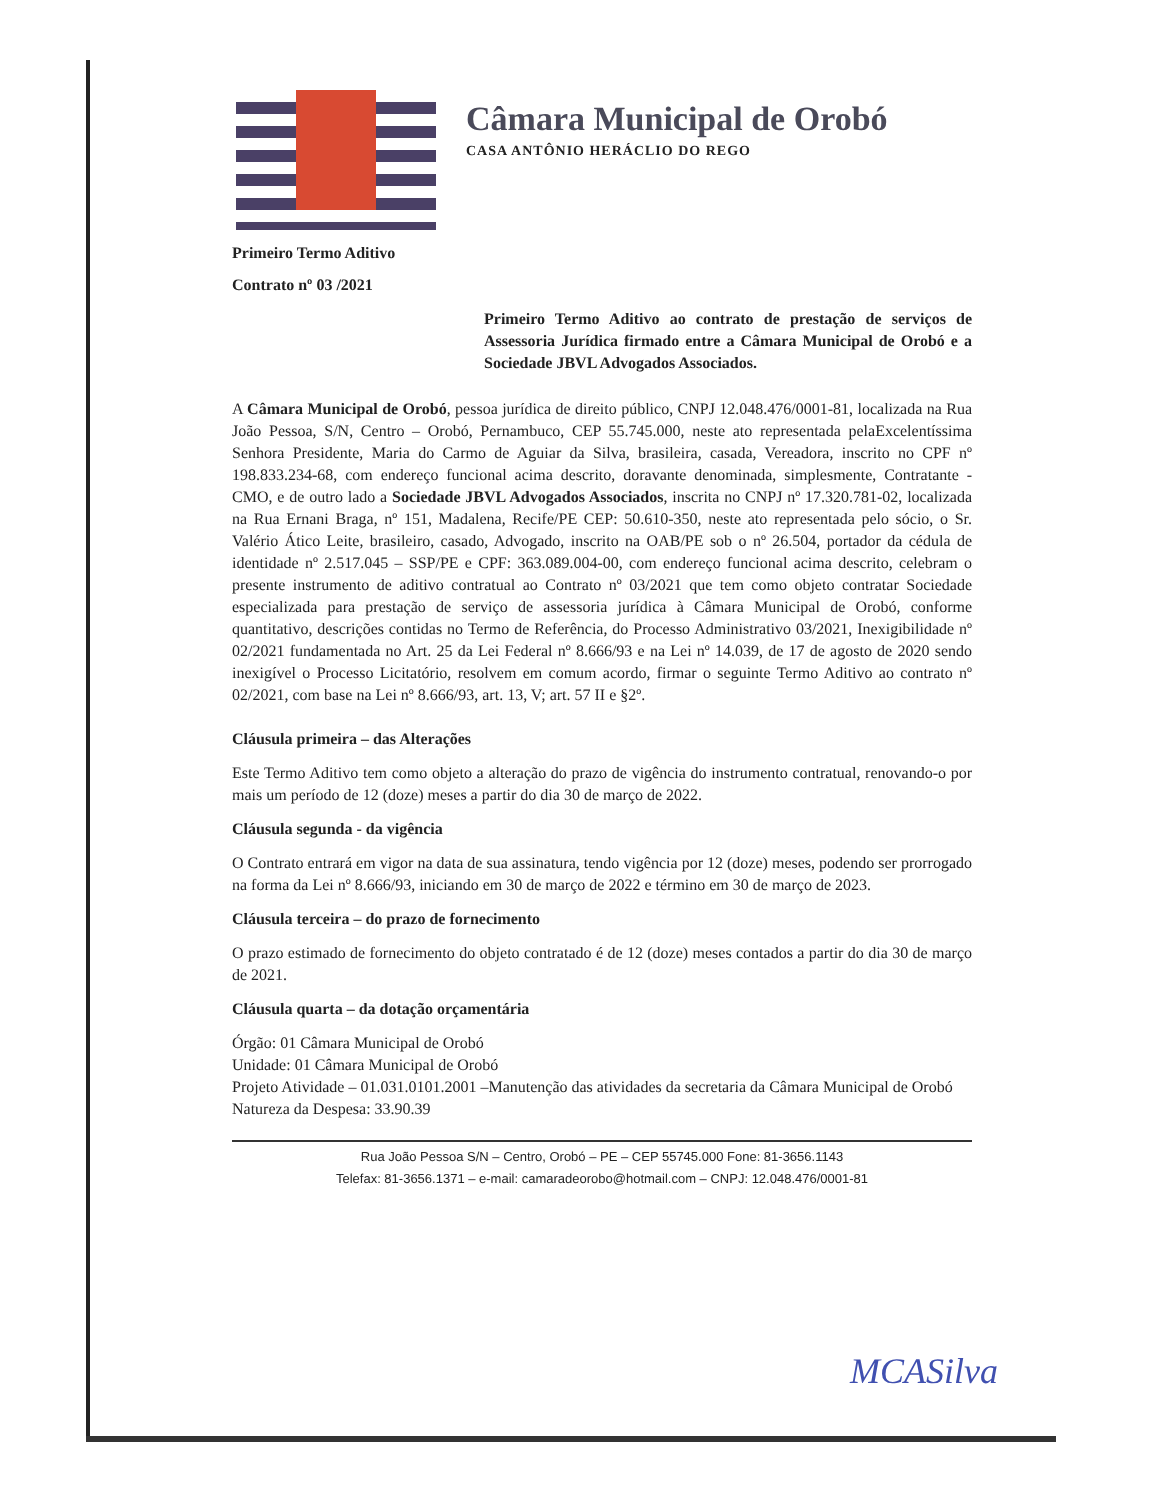Câmara Municipal de Orobó
CASA ANTÔNIO HERÁCLIO DO REGO
Primeiro Termo Aditivo
Contrato nº 03 /2021
Primeiro Termo Aditivo ao contrato de prestação de serviços de Assessoria Jurídica firmado entre a Câmara Municipal de Orobó e a Sociedade JBVL Advogados Associados.
A Câmara Municipal de Orobó, pessoa jurídica de direito público, CNPJ 12.048.476/0001-81, localizada na Rua João Pessoa, S/N, Centro – Orobó, Pernambuco, CEP 55.745.000, neste ato representada pelaExcelentíssima Senhora Presidente, Maria do Carmo de Aguiar da Silva, brasileira, casada, Vereadora, inscrito no CPF nº 198.833.234-68, com endereço funcional acima descrito, doravante denominada, simplesmente, Contratante - CMO, e de outro lado a Sociedade JBVL Advogados Associados, inscrita no CNPJ nº 17.320.781-02, localizada na Rua Ernani Braga, nº 151, Madalena, Recife/PE CEP: 50.610-350, neste ato representada pelo sócio, o Sr. Valério Ático Leite, brasileiro, casado, Advogado, inscrito na OAB/PE sob o nº 26.504, portador da cédula de identidade nº 2.517.045 – SSP/PE e CPF: 363.089.004-00, com endereço funcional acima descrito, celebram o presente instrumento de aditivo contratual ao Contrato nº 03/2021 que tem como objeto contratar Sociedade especializada para prestação de serviço de assessoria jurídica à Câmara Municipal de Orobó, conforme quantitativo, descrições contidas no Termo de Referência, do Processo Administrativo 03/2021, Inexigibilidade nº 02/2021 fundamentada no Art. 25 da Lei Federal nº 8.666/93 e na Lei nº 14.039, de 17 de agosto de 2020 sendo inexigível o Processo Licitatório, resolvem em comum acordo, firmar o seguinte Termo Aditivo ao contrato nº 02/2021, com base na Lei nº 8.666/93, art. 13, V; art. 57 II e §2º.
Cláusula primeira – das Alterações
Este Termo Aditivo tem como objeto a alteração do prazo de vigência do instrumento contratual, renovando-o por mais um período de 12 (doze) meses a partir do dia 30 de março de 2022.
Cláusula segunda - da vigência
O Contrato entrará em vigor na data de sua assinatura, tendo vigência por 12 (doze) meses, podendo ser prorrogado na forma da Lei nº 8.666/93, iniciando em 30 de março de 2022 e término em 30 de março de 2023.
Cláusula terceira – do prazo de fornecimento
O prazo estimado de fornecimento do objeto contratado é de 12 (doze) meses contados a partir do dia 30 de março de 2021.
Cláusula quarta – da dotação orçamentária
Órgão: 01 Câmara Municipal de Orobó
Unidade: 01 Câmara Municipal de Orobó
Projeto Atividade – 01.031.0101.2001 –Manutenção das atividades da secretaria da Câmara Municipal de Orobó
Natureza da Despesa: 33.90.39
Rua João Pessoa S/N – Centro, Orobó – PE – CEP 55745.000 Fone: 81-3656.1143
Telefax: 81-3656.1371 – e-mail: camaradeorobo@hotmail.com – CNPJ: 12.048.476/0001-81
MCASilva